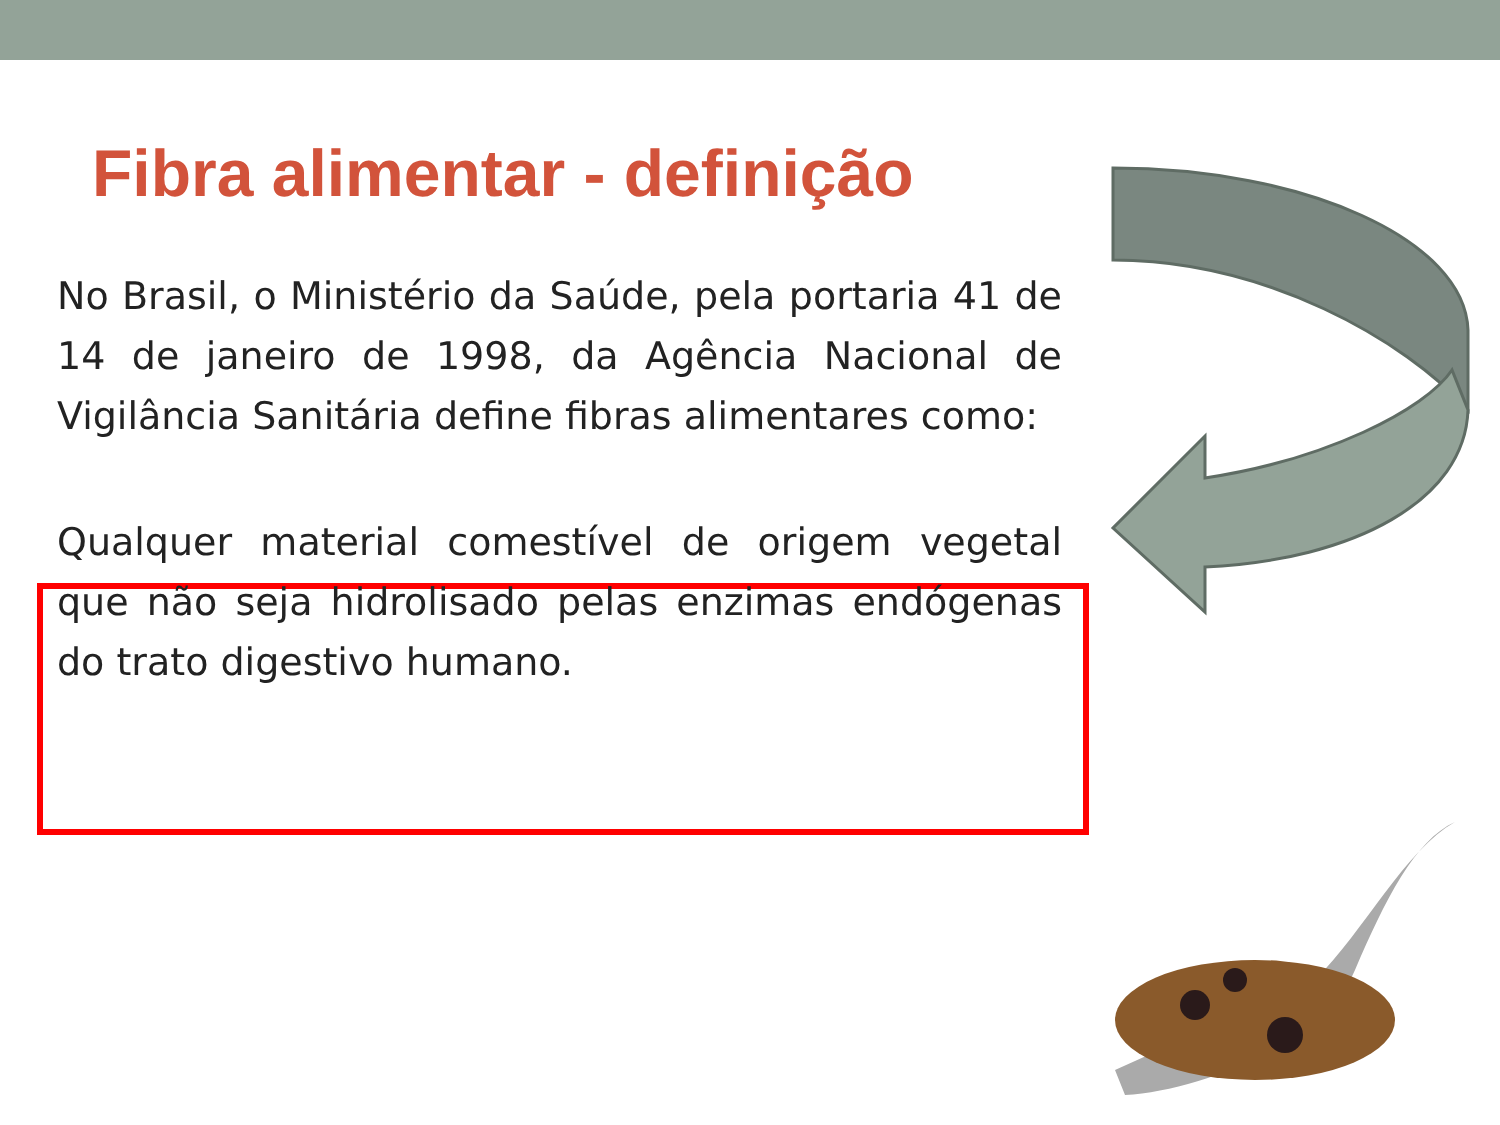Fibra alimentar - definição
No Brasil, o Ministério da Saúde, pela portaria 41 de 14 de janeiro de 1998, da Agência Nacional de Vigilância Sanitária define fibras alimentares como:
Qualquer material comestível de origem vegetal que não seja hidrolisado pelas enzimas endógenas do trato digestivo humano.